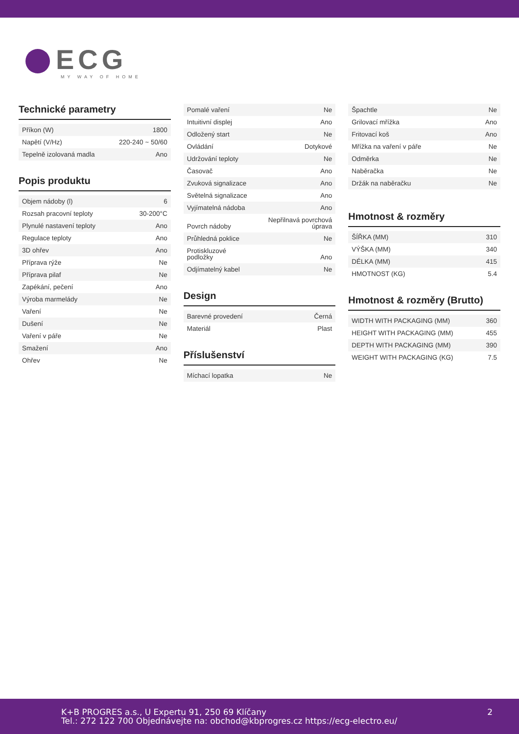ECG
MY WAY OF HOME
Technické parametry
| Příkon (W) | 1800 |
| Napětí (V/Hz) | 220-240 ~ 50/60 |
| Tepelně izolovaná madla | Ano |
Popis produktu
| Objem nádoby (l) | 6 |
| Rozsah pracovní teploty | 30-200°C |
| Plynulé nastavení teploty | Ano |
| Regulace teploty | Ano |
| 3D ohřev | Ano |
| Příprava rýže | Ne |
| Příprava pilaf | Ne |
| Zapékání, pečení | Ano |
| Výroba marmelády | Ne |
| Vaření | Ne |
| Dušení | Ne |
| Vaření v páře | Ne |
| Smažení | Ano |
| Ohřev | Ne |
| Pomalé vaření | Ne |
| Intuitivní displej | Ano |
| Odložený start | Ne |
| Ovládání | Dotykové |
| Udržování teploty | Ne |
| Časovač | Ano |
| Zvuková signalizace | Ano |
| Světelná signalizace | Ano |
| Vyjímatelná nádoba | Ano |
| Povrch nádoby | Nepřilnavá povrchová úprava |
| Průhledná poklice | Ne |
| Protiskluzové podložky | Ano |
| Odjímatelný kabel | Ne |
Design
| Barevné provedení | Černá |
| Materiál | Plast |
Příslušenství
| Míchací lopatka | Ne |
| Špachtle | Ne |
| Grilovací mřížka | Ano |
| Fritovací koš | Ano |
| Mřížka na vaření v páře | Ne |
| Odměrka | Ne |
| Naběračka | Ne |
| Držák na naběračku | Ne |
Hmotnost & rozměry
| ŠÍŘKA (MM) | 310 |
| VÝŠKA (MM) | 340 |
| DÉLKA (MM) | 415 |
| HMOTNOST (KG) | 5.4 |
Hmotnost & rozměry (Brutto)
| WIDTH WITH PACKAGING (MM) | 360 |
| HEIGHT WITH PACKAGING (MM) | 455 |
| DEPTH WITH PACKAGING (MM) | 390 |
| WEIGHT WITH PACKAGING (KG) | 7.5 |
K+B PROGRES a.s., U Expertu 91, 250 69 Klíčany
Tel.: 272 122 700 Objednávejte na: obchod@kbprogres.cz https://ecg-electro.eu/
2